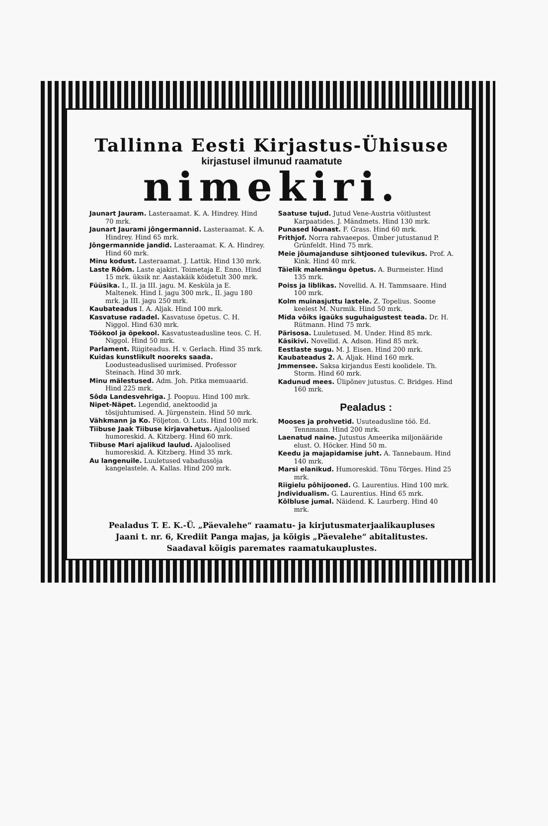Tallinna Eesti Kirjastus-Ühisuse
kirjastusel ilmunud raamatute
nimekiri.
Jaunart Jauram. Lasteraamat. K. A. Hindrey. Hind 70 mrk.
Jaunart Jaurami jôngermannid. Lasteraamat. K. A. Hindrey. Hind 65 mrk.
Jôngermannide jandid. Lasteraamat. K. A. Hindrey. Hind 60 mrk.
Minu kodust. Lasteraamat. J. Lattik. Hind 130 mrk.
Laste Rôôm. Laste ajakiri. Toimetaja E. Enno. Hind 15 mrk. üksik nr. Aastakäik köidetult 300 mrk.
Füüsika. I., II. ja III. jagu. M. Kesküla ja E. Maltenek. Hind I. jagu 300 mrk., II. jagu 180 mrk. ja III. jagu 250 mrk.
Kaubateadus I. A. Aljak. Hind 100 mrk.
Kasvatuse radadel. Kasvatuse õpetus. C. H. Niggol. Hind 630 mrk.
Töökool ja õpekool. Kasvatusteadusline teos. C. H. Niggol. Hind 50 mrk.
Parlament. Riigiteadus. H. v. Gerlach. Hind 35 mrk.
Kuidas kunstlikult nooreks saada. Loodusteaduslised uurimised. Professor Steinach. Hind 30 mrk.
Minu mälestused. Adm. Joh. Pitka memuaarid. Hind 225 mrk.
Sôda Landesvehriga. J. Poopuu. Hind 100 mrk.
Nipet-Näpet. Legendid, anektoodid ja tõsijuhtumised. A. Jürgenstein. Hind 50 mrk.
Vähkmann ja Ko. Följeton. O. Luts. Hind 100 mrk.
Tiibuse Jaak Tiibuse kirjavahetus. Ajaloolised humoreskid. A. Kitzberg. Hind 60 mrk.
Tiibuse Mari ajalikud laulud. Ajaloolised humoreskid. A. Kitzberg. Hind 35 mrk.
Au langenuile. Luuletused vabadussõja kangelastele. A. Kallas. Hind 200 mrk.
Saatuse tujud. Jutud Vene-Austria võitlustest Karpaatides. J. Mändmets. Hind 130 mrk.
Punased lôunast. F. Grass. Hind 60 mrk.
Frithjof. Norra rahvaeepos. Ümber jutustanud P. Grünfeldt. Hind 75 mrk.
Meie jõumajanduse sihtjooned tulevikus. Prof. A. Kink. Hind 40 mrk.
Täielik malemängu ôpetus. A. Burmeister. Hind 135 mrk.
Poiss ja liblikas. Novellid. A. H. Tammsaare. Hind 100 mrk.
Kolm muinasjuttu lastele. Z. Topelius. Soome keelest M. Nurmik. Hind 50 mrk.
Mida vôiks igaüks suguhaigustest teada. Dr. H. Rütmann. Hind 75 mrk.
Pärisosa. Luuletused. M. Under. Hind 85 mrk.
Käsikivi. Novellid. A. Adson. Hind 85 mrk.
Eestlaste sugu. M. J. Eisen. Hind 200 mrk.
Kaubateadus 2. A. Aljak. Hind 160 mrk.
Jmmensee. Saksa kirjandus Eesti koolidele. Th. Storm. Hind 60 mrk.
Kadunud mees. Ülipõnev jutustus. C. Bridges. Hind 160 mrk.
Pealadus :
Mooses ja prohvetid. Usuteadusline töö. Ed. Tennmann. Hind 200 mrk.
Laenatud naine. Jutustus Ameerika miljonääride elust. O. Höcker. Hind 50 m.
Keedu ja majapidamise juht. A. Tannebaum. Hind 140 mrk.
Marsi elanikud. Humoreskid. Tõnu Tõrges. Hind 25 mrk.
Riigielu pôhijooned. G. Laurentius. Hind 100 mrk.
Jndividualism. G. Laurentius. Hind 65 mrk.
Kôlbluse jumal. Näidend. K. Laurberg. Hind 40 mrk.
Pealadus T. E. K.-Ü. „Päevalehe“ raamatu- ja kirjutusmaterjaalikaupluses
Jaani t. nr. 6, Krediit Panga majas, ja kõigis „Päevalehe“ abitalitustes.
Saadaval kõigis paremates raamatukauplustes.